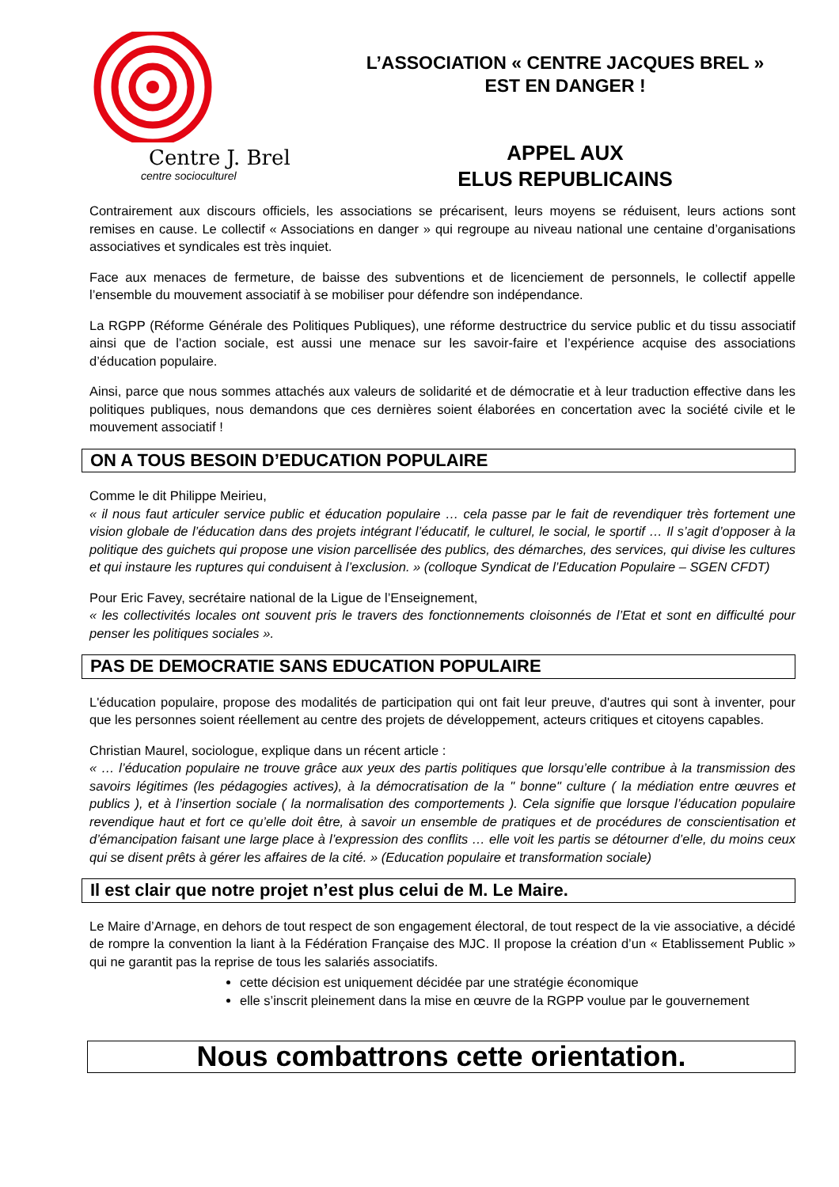Centre J. Brel
centre socioculturel
L’ASSOCIATION « CENTRE JACQUES BREL »
EST EN DANGER !
APPEL AUX
ELUS REPUBLICAINS
Contrairement aux discours officiels, les associations se précarisent, leurs moyens se réduisent, leurs actions sont remises en cause. Le collectif « Associations en danger » qui regroupe au niveau national une centaine d’organisations associatives et syndicales est très inquiet.
Face aux menaces de fermeture, de baisse des subventions et de licenciement de personnels, le collectif appelle l’ensemble du mouvement associatif à se mobiliser pour défendre son indépendance.
La RGPP (Réforme Générale des Politiques Publiques), une réforme destructrice du service public et du tissu associatif ainsi que de l’action sociale, est aussi une menace sur les savoir-faire et l’expérience acquise des associations d’éducation populaire.
Ainsi, parce que nous sommes attachés aux valeurs de solidarité et de démocratie et à leur traduction effective dans les politiques publiques, nous demandons que ces dernières soient élaborées en concertation avec la société civile et le mouvement associatif !
ON A TOUS BESOIN D’EDUCATION POPULAIRE
Comme le dit Philippe Meirieu,
« il nous faut articuler service public et éducation populaire … cela passe par le fait de revendiquer très fortement une vision globale de l’éducation dans des projets intégrant l’éducatif, le culturel, le social, le sportif … Il s’agit d’opposer à la politique des guichets qui propose une vision parcellisée des publics, des démarches, des services, qui divise les cultures et qui instaure les ruptures qui conduisent à l’exclusion. » (colloque Syndicat de l’Education Populaire – SGEN CFDT)
Pour Eric Favey, secrétaire national de la Ligue de l’Enseignement,
« les collectivités locales ont souvent pris le travers des fonctionnements cloisonnés de l’Etat et sont en difficulté pour penser les politiques sociales ».
PAS DE DEMOCRATIE SANS EDUCATION POPULAIRE
L'éducation populaire, propose des modalités de participation qui ont fait leur preuve, d'autres qui sont à inventer, pour que les personnes soient réellement au centre des projets de développement, acteurs critiques et citoyens capables.
Christian Maurel, sociologue, explique dans un récent article :
« … l’éducation populaire ne trouve grâce aux yeux des partis politiques que lorsqu’elle contribue à la transmission des savoirs légitimes (les pédagogies actives), à la démocratisation de la " bonne" culture ( la médiation entre œuvres et publics ), et à l’insertion sociale ( la normalisation des comportements ). Cela signifie que lorsque l’éducation populaire revendique haut et fort ce qu’elle doit être, à savoir un ensemble de pratiques et de procédures de conscientisation et d’émancipation faisant une large place à l’expression des conflits … elle voit les partis se détourner d’elle, du moins ceux qui se disent prêts à gérer les affaires de la cité. » (Education populaire et transformation sociale)
Il est clair que notre projet n’est plus celui de M. Le Maire.
Le Maire d’Arnage, en dehors de tout respect de son engagement électoral, de tout respect de la vie associative, a décidé de rompre la convention la liant à la Fédération Française des MJC. Il propose la création d’un « Etablissement Public » qui ne garantit pas la reprise de tous les salariés associatifs.
cette décision est uniquement décidée par une stratégie économique
elle s’inscrit pleinement dans la mise en œuvre de la RGPP voulue par le gouvernement
Nous combattrons cette orientation.